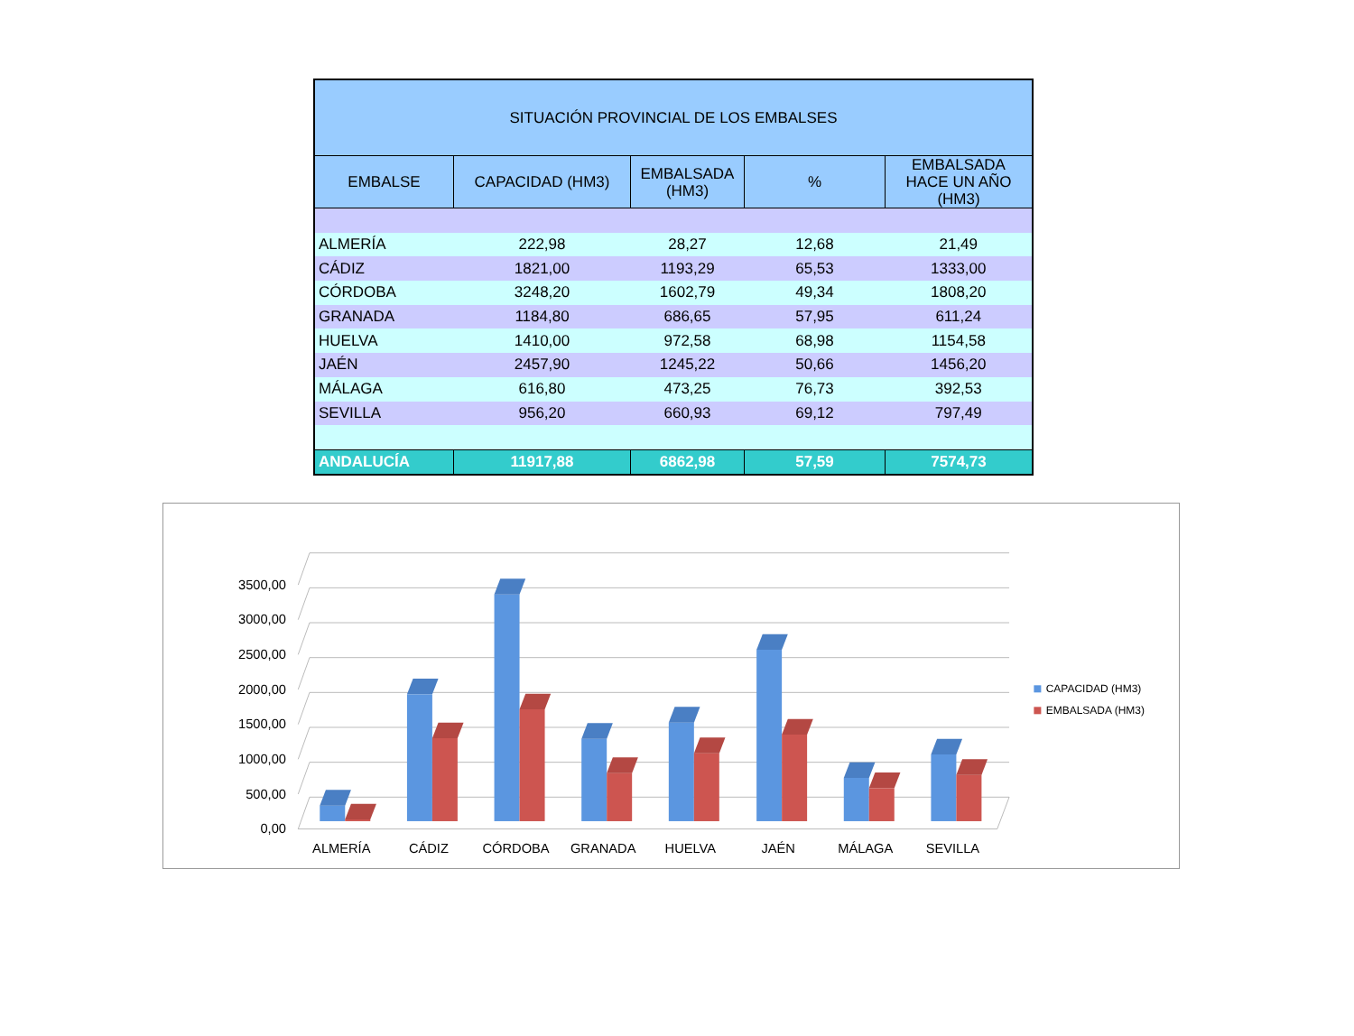| SITUACIÓN PROVINCIAL DE LOS EMBALSES | | | | |
| EMBALSE | CAPACIDAD (HM3) | EMBALSADA (HM3) | % | EMBALSADA HACE UN AÑO (HM3) |
| ALMERÍA | 222,98 | 28,27 | 12,68 | 21,49 |
| CÁDIZ | 1821,00 | 1193,29 | 65,53 | 1333,00 |
| CÓRDOBA | 3248,20 | 1602,79 | 49,34 | 1808,20 |
| GRANADA | 1184,80 | 686,65 | 57,95 | 611,24 |
| HUELVA | 1410,00 | 972,58 | 68,98 | 1154,58 |
| JAÉN | 2457,90 | 1245,22 | 50,66 | 1456,20 |
| MÁLAGA | 616,80 | 473,25 | 76,73 | 392,53 |
| SEVILLA | 956,20 | 660,93 | 69,12 | 797,49 |
| ANDALUCÍA | 11917,88 | 6862,98 | 57,59 | 7574,73 |
0,00
500,00
1000,00
1500,00
2000,00
2500,00
3000,00
3500,00
ALMERÍA
CÁDIZ
CÓRDOBA
GRANADA
HUELVA
JAÉN
MÁLAGA
SEVILLA
CAPACIDAD (HM3)
EMBALSADA (HM3)